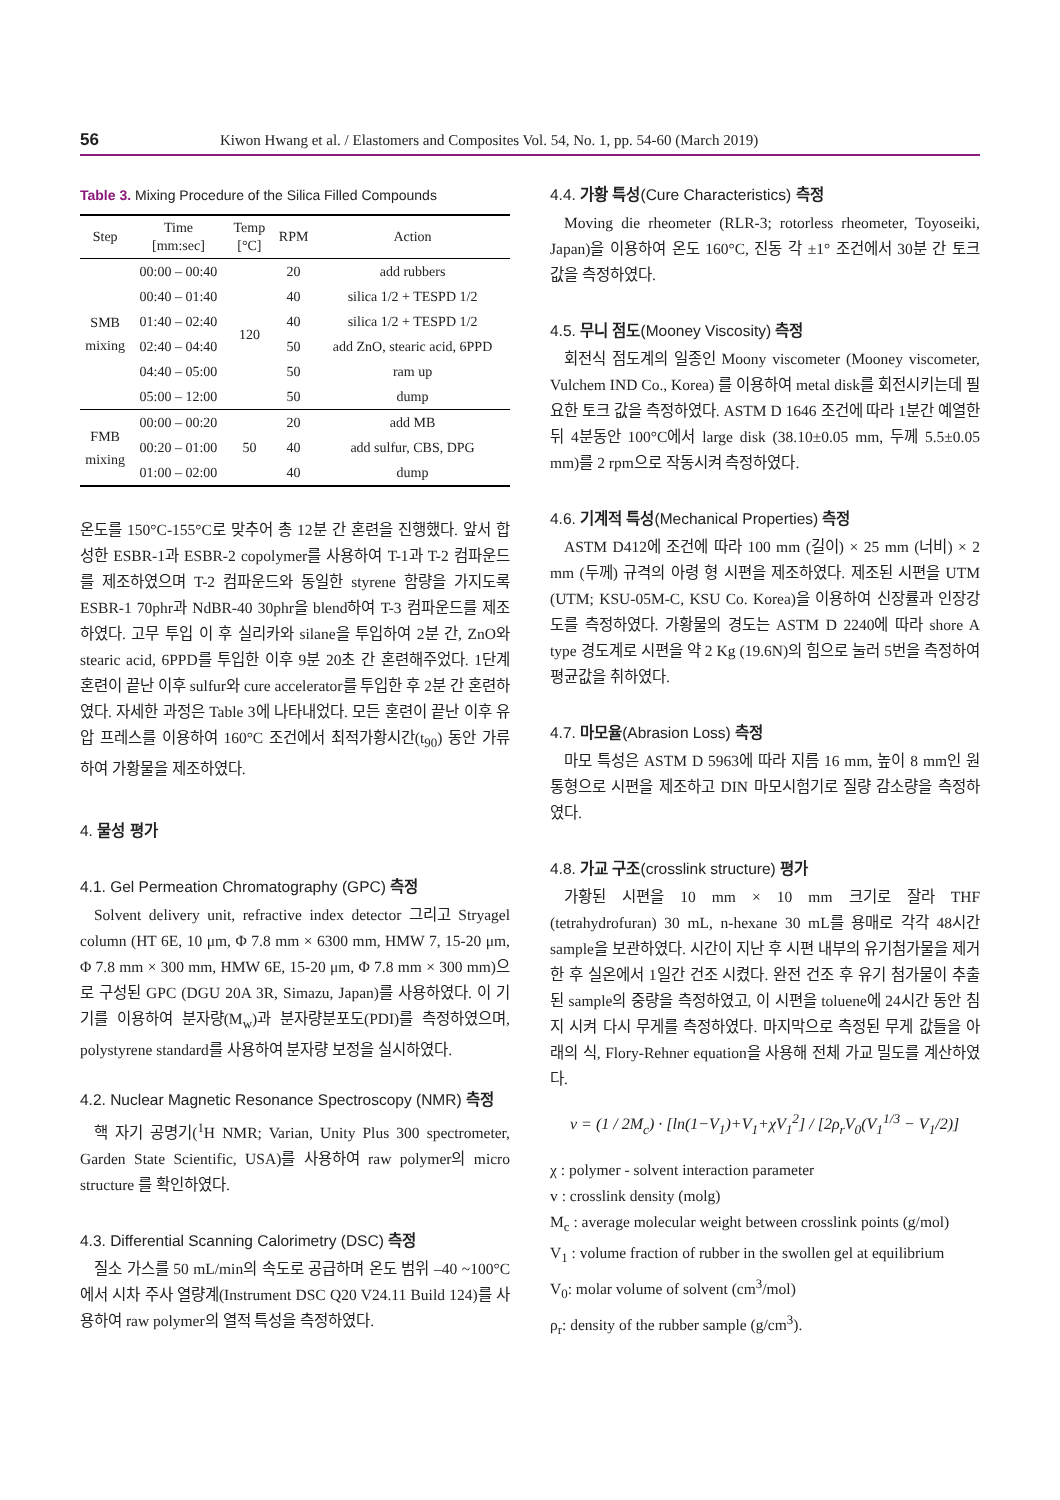56 Kiwon Hwang et al. / Elastomers and Composites Vol. 54, No. 1, pp. 54-60 (March 2019)
Table 3. Mixing Procedure of the Silica Filled Compounds
| Step | Time [mm:sec] | Temp [°C] | RPM | Action |
| --- | --- | --- | --- | --- |
| SMB mixing | 00:00 – 00:40 | 120 | 20 | add rubbers |
| | 00:40 – 01:40 | | 40 | silica 1/2 + TESPD 1/2 |
| | 01:40 – 02:40 | | 40 | silica 1/2 + TESPD 1/2 |
| | 02:40 – 04:40 | | 50 | add ZnO, stearic acid, 6PPD |
| | 04:40 – 05:00 | | 50 | ram up |
| | 05:00 – 12:00 | | 50 | dump |
| FMB mixing | 00:00 – 00:20 | 50 | 20 | add MB |
| | 00:20 – 01:00 | | 40 | add sulfur, CBS, DPG |
| | 01:00 – 02:00 | | 40 | dump |
온도를 150°C-155°C로 맞추어 총 12분 간 혼련을 진행했다. 앞서 합성한 ESBR-1과 ESBR-2 copolymer를 사용하여 T-1과 T-2 컴파운드를 제조하였으며 T-2 컴파운드와 동일한 styrene 함량을 가지도록 ESBR-1 70phr과 NdBR-40 30phr을 blend하여 T-3 컴파운드를 제조하였다. 고무 투입 이 후 실리카와 silane을 투입하여 2분 간, ZnO와 stearic acid, 6PPD를 투입한 이후 9분 20초 간 혼련해주었다. 1단계 혼련이 끝난 이후 sulfur와 cure accelerator를 투입한 후 2분 간 혼련하였다. 자세한 과정은 Table 3에 나타내었다. 모든 혼련이 끝난 이후 유압 프레스를 이용하여 160°C 조건에서 최적가황시간(t<sub>90</sub>) 동안 가류하여 가황물을 제조하였다.
4. 물성 평가
4.1. Gel Permeation Chromatography (GPC) 측정
Solvent delivery unit, refractive index detector 그리고 Stryagel column (HT 6E, 10 μm, Φ 7.8 mm × 6300 mm, HMW 7, 15-20 μm, Φ 7.8 mm × 300 mm, HMW 6E, 15-20 μm, Φ 7.8 mm × 300 mm)으로 구성된 GPC (DGU 20A 3R, Simazu, Japan)를 사용하였다. 이 기기를 이용하여 분자량(M<sub>w</sub>)과 분자량분포도(PDI)를 측정하였으며, polystyrene standard를 사용하여 분자량 보정을 실시하였다.
4.2. Nuclear Magnetic Resonance Spectroscopy (NMR) 측정
핵 자기 공명기(<sup>1</sup>H NMR; Varian, Unity Plus 300 spectrometer, Garden State Scientific, USA)를 사용하여 raw polymer의 micro structure 를 확인하였다.
4.3. Differential Scanning Calorimetry (DSC) 측정
질소 가스를 50 mL/min의 속도로 공급하며 온도 범위 –40 ~100°C에서 시차 주사 열량계(Instrument DSC Q20 V24.11 Build 124)를 사용하여 raw polymer의 열적 특성을 측정하였다.
4.4. 가황 특성(Cure Characteristics) 측정
Moving die rheometer (RLR-3; rotorless rheometer, Toyoseiki, Japan)을 이용하여 온도 160°C, 진동 각 ±1° 조건에서 30분 간 토크 값을 측정하였다.
4.5. 무니 점도(Mooney Viscosity) 측정
회전식 점도계의 일종인 Moony viscometer (Mooney viscometer, Vulchem IND Co., Korea) 를 이용하여 metal disk를 회전시키는데 필요한 토크 값을 측정하였다. ASTM D 1646 조건에 따라 1분간 예열한 뒤 4분동안 100°C에서 large disk (38.10±0.05 mm, 두께 5.5±0.05 mm)를 2 rpm으로 작동시켜 측정하였다.
4.6. 기계적 특성(Mechanical Properties) 측정
ASTM D412에 조건에 따라 100 mm (길이) × 25 mm (너비) × 2 mm (두께) 규격의 아령 형 시편을 제조하였다. 제조된 시편을 UTM (UTM; KSU-05M-C, KSU Co. Korea)을 이용하여 신장률과 인장강도를 측정하였다. 가황물의 경도는 ASTM D 2240에 따라 shore A type 경도계로 시편을 약 2 Kg (19.6N)의 힘으로 눌러 5번을 측정하여 평균값을 취하였다.
4.7. 마모율(Abrasion Loss) 측정
마모 특성은 ASTM D 5963에 따라 지름 16 mm, 높이 8 mm인 원통형으로 시편을 제조하고 DIN 마모시험기로 질량 감소량을 측정하였다.
4.8. 가교 구조(crosslink structure) 평가
가황된 시편을 10 mm × 10 mm 크기로 잘라 THF (tetrahydrofuran) 30 mL, n-hexane 30 mL를 용매로 각각 48시간 sample을 보관하였다. 시간이 지난 후 시편 내부의 유기첨가물을 제거한 후 실온에서 1일간 건조 시켰다. 완전 건조 후 유기 첨가물이 추출된 sample의 중량을 측정하였고, 이 시편을 toluene에 24시간 동안 침지 시켜 다시 무게를 측정하였다. 마지막으로 측정된 무게 값들을 아래의 식, Flory-Rehner equation을 사용해 전체 가교 밀도를 계산하였다.
v = (1 / 2M<sub>c</sub>) · [ln(1−V<sub>1</sub>)+V<sub>1</sub>+χV<sub>1</sub><sup>2</sup>] / [2ρ<sub>r</sub>V<sub>0</sub>(V<sub>1</sub><sup>1/3</sup> − V<sub>1</sub>/2)]
χ : polymer - solvent interaction parameter
v : crosslink density (molg)
M<sub>c</sub> : average molecular weight between crosslink points (g/mol)
V<sub>1</sub> : volume fraction of rubber in the swollen gel at equilibrium
V<sub>0</sub>: molar volume of solvent (cm<sup>3</sup>/mol)
ρ<sub>r</sub>: density of the rubber sample (g/cm<sup>3</sup>).